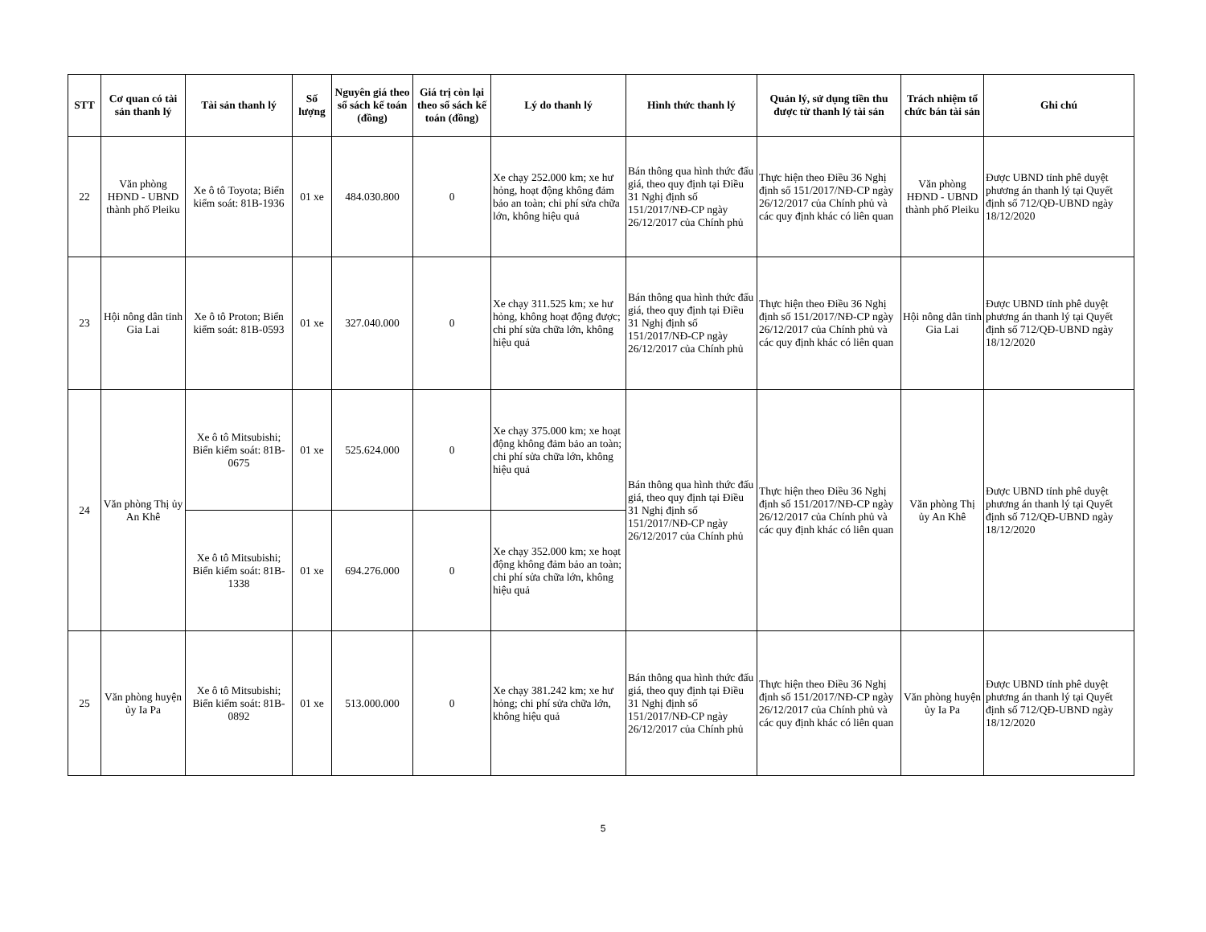| STT | Cơ quan có tài sản thanh lý | Tài sản thanh lý | Số lượng | Nguyên giá theo sổ sách kế toán (đồng) | Giá trị còn lại theo sổ sách kế toán (đồng) | Lý do thanh lý | Hình thức thanh lý | Quản lý, sử dụng tiền thu được từ thanh lý tài sản | Trách nhiệm tổ chức bán tài sản | Ghi chú |
| --- | --- | --- | --- | --- | --- | --- | --- | --- | --- | --- |
| 22 | Văn phòng HĐND - UBND thành phố Pleiku | Xe ô tô Toyota; Biển kiểm soát: 81B-1936 | 01 xe | 484.030.800 | 0 | Xe chạy 252.000 km; xe hư hỏng, hoạt động không đảm bảo an toàn; chi phí sửa chữa lớn, không hiệu quả | Bán thông qua hình thức đấu giá, theo quy định tại Điều 31 Nghị định số 151/2017/NĐ-CP ngày 26/12/2017 của Chính phủ | Thực hiện theo Điều 36 Nghị định số 151/2017/NĐ-CP ngày 26/12/2017 của Chính phủ và các quy định khác có liên quan | Văn phòng HĐND - UBND thành phố Pleiku | Được UBND tỉnh phê duyệt phương án thanh lý tại Quyết định số 712/QĐ-UBND ngày 18/12/2020 |
| 23 | Hội nông dân tỉnh Gia Lai | Xe ô tô Proton; Biển kiểm soát: 81B-0593 | 01 xe | 327.040.000 | 0 | Xe chạy 311.525 km; xe hư hỏng, không hoạt động được; chi phí sửa chữa lớn, không hiệu quả | Bán thông qua hình thức đấu giá, theo quy định tại Điều 31 Nghị định số 151/2017/NĐ-CP ngày 26/12/2017 của Chính phủ | Thực hiện theo Điều 36 Nghị định số 151/2017/NĐ-CP ngày 26/12/2017 của Chính phủ và các quy định khác có liên quan | Hội nông dân tỉnh Gia Lai | Được UBND tỉnh phê duyệt phương án thanh lý tại Quyết định số 712/QĐ-UBND ngày 18/12/2020 |
| 24 | Văn phòng Thị ủy An Khê | Xe ô tô Mitsubishi; Biển kiểm soát: 81B-0675 | 01 xe | 525.624.000 | 0 | Xe chạy 375.000 km; xe hoạt động không đảm bảo an toàn; chi phí sửa chữa lớn, không hiệu quả | Bán thông qua hình thức đấu giá, theo quy định tại Điều 31 Nghị định số 151/2017/NĐ-CP ngày 26/12/2017 của Chính phủ | Thực hiện theo Điều 36 Nghị định số 151/2017/NĐ-CP ngày 26/12/2017 của Chính phủ và các quy định khác có liên quan | Văn phòng Thị ủy An Khê | Được UBND tỉnh phê duyệt phương án thanh lý tại Quyết định số 712/QĐ-UBND ngày 18/12/2020 |
| | | Xe ô tô Mitsubishi; Biển kiểm soát: 81B-1338 | 01 xe | 694.276.000 | 0 | Xe chạy 352.000 km; xe hoạt động không đảm bảo an toàn; chi phí sửa chữa lớn, không hiệu quả | | | | |
| 25 | Văn phòng huyện ủy Ia Pa | Xe ô tô Mitsubishi; Biển kiểm soát: 81B-0892 | 01 xe | 513.000.000 | 0 | Xe chạy 381.242 km; xe hư hỏng; chi phí sửa chữa lớn, không hiệu quả | Bán thông qua hình thức đấu giá, theo quy định tại Điều 31 Nghị định số 151/2017/NĐ-CP ngày 26/12/2017 của Chính phủ | Thực hiện theo Điều 36 Nghị định số 151/2017/NĐ-CP ngày 26/12/2017 của Chính phủ và các quy định khác có liên quan | Văn phòng huyện ủy Ia Pa | Được UBND tỉnh phê duyệt phương án thanh lý tại Quyết định số 712/QĐ-UBND ngày 18/12/2020 |
5